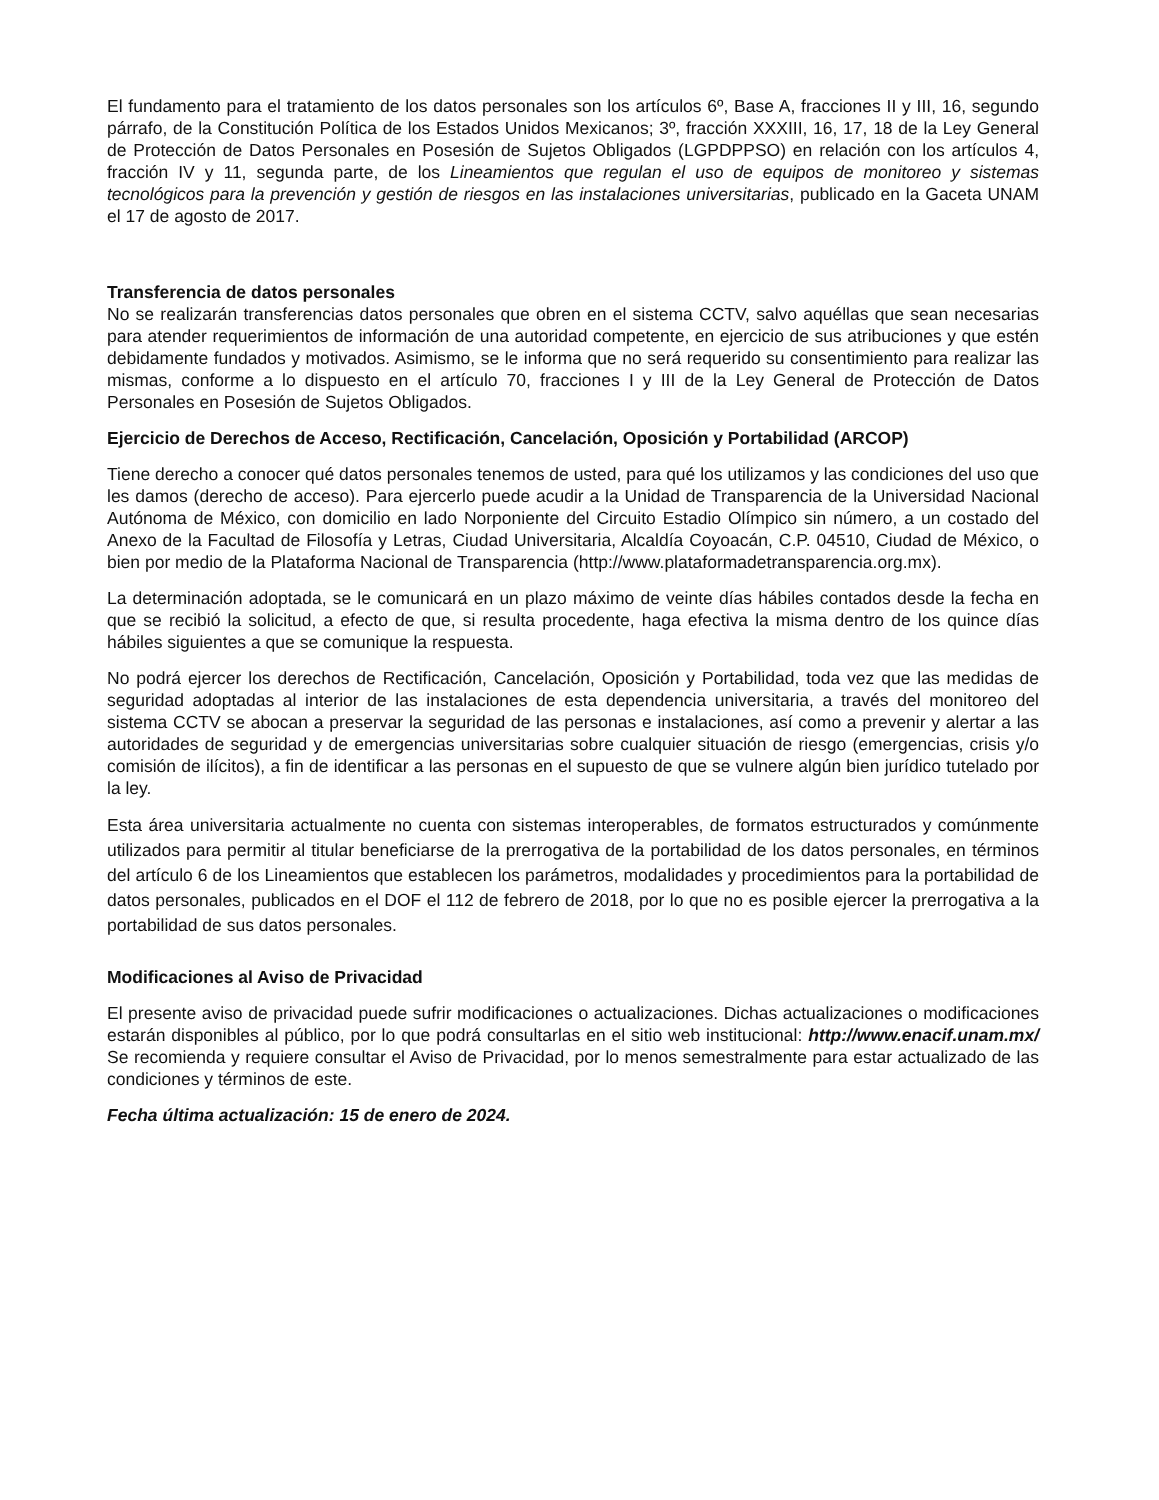El fundamento para el tratamiento de los datos personales son los artículos 6º, Base A, fracciones II y III, 16, segundo párrafo, de la Constitución Política de los Estados Unidos Mexicanos; 3º, fracción XXXIII, 16, 17, 18 de la Ley General de Protección de Datos Personales en Posesión de Sujetos Obligados (LGPDPPSO) en relación con los artículos 4, fracción IV y 11, segunda parte, de los Lineamientos que regulan el uso de equipos de monitoreo y sistemas tecnológicos para la prevención y gestión de riesgos en las instalaciones universitarias, publicado en la Gaceta UNAM el 17 de agosto de 2017.
Transferencia de datos personales
No se realizarán transferencias datos personales que obren en el sistema CCTV, salvo aquéllas que sean necesarias para atender requerimientos de información de una autoridad competente, en ejercicio de sus atribuciones y que estén debidamente fundados y motivados. Asimismo, se le informa que no será requerido su consentimiento para realizar las mismas, conforme a lo dispuesto en el artículo 70, fracciones I y III de la Ley General de Protección de Datos Personales en Posesión de Sujetos Obligados.
Ejercicio de Derechos de Acceso, Rectificación, Cancelación, Oposición y Portabilidad (ARCOP)
Tiene derecho a conocer qué datos personales tenemos de usted, para qué los utilizamos y las condiciones del uso que les damos (derecho de acceso). Para ejercerlo puede acudir a la Unidad de Transparencia de la Universidad Nacional Autónoma de México, con domicilio en lado Norponiente del Circuito Estadio Olímpico sin número, a un costado del Anexo de la Facultad de Filosofía y Letras, Ciudad Universitaria, Alcaldía Coyoacán, C.P. 04510, Ciudad de México, o bien por medio de la Plataforma Nacional de Transparencia (http://www.plataformadetransparencia.org.mx).
La determinación adoptada, se le comunicará en un plazo máximo de veinte días hábiles contados desde la fecha en que se recibió la solicitud, a efecto de que, si resulta procedente, haga efectiva la misma dentro de los quince días hábiles siguientes a que se comunique la respuesta.
No podrá ejercer los derechos de Rectificación, Cancelación, Oposición y Portabilidad, toda vez que las medidas de seguridad adoptadas al interior de las instalaciones de esta dependencia universitaria, a través del monitoreo del sistema CCTV se abocan a preservar la seguridad de las personas e instalaciones, así como a prevenir y alertar a las autoridades de seguridad y de emergencias universitarias sobre cualquier situación de riesgo (emergencias, crisis y/o comisión de ilícitos), a fin de identificar a las personas en el supuesto de que se vulnere algún bien jurídico tutelado por la ley.
Esta área universitaria actualmente no cuenta con sistemas interoperables, de formatos estructurados y comúnmente utilizados para permitir al titular beneficiarse de la prerrogativa de la portabilidad de los datos personales, en términos del artículo 6 de los Lineamientos que establecen los parámetros, modalidades y procedimientos para la portabilidad de datos personales, publicados en el DOF el 112 de febrero de 2018, por lo que no es posible ejercer la prerrogativa a la portabilidad de sus datos personales.
Modificaciones al Aviso de Privacidad
El presente aviso de privacidad puede sufrir modificaciones o actualizaciones. Dichas actualizaciones o modificaciones estarán disponibles al público, por lo que podrá consultarlas en el sitio web institucional: http://www.enacif.unam.mx/ Se recomienda y requiere consultar el Aviso de Privacidad, por lo menos semestralmente para estar actualizado de las condiciones y términos de este.
Fecha última actualización: 15 de enero de 2024.